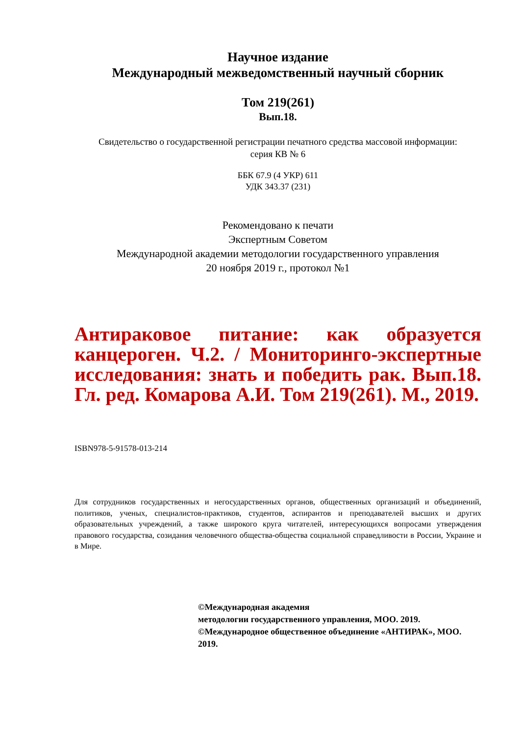Научное издание
Международный межведомственный научный сборник
Том 219(261)
Вып.18.
Свидетельство о государственной регистрации печатного средства массовой информации:
серия КВ № 6
ББК 67.9 (4 УКР) 611
УДК 343.37 (231)
Рекомендовано к печати
Экспертным Советом
Международной академии методологии государственного управления
20 ноября 2019 г., протокол №1
Антираковое питание: как образуется канцероген. Ч.2. / Мониторинго-экспертные исследования: знать и победить рак. Вып.18. Гл. ред. Комарова А.И. Том 219(261). М., 2019.
ISBN978-5-91578-013-214
Для сотрудников государственных и негосударственных органов, общественных организаций и объединений, политиков, ученых, специалистов-практиков, студентов, аспирантов и преподавателей высших и других образовательных учреждений, а также широкого круга читателей, интересующихся вопросами утверждения правового государства, созидания человечного общества-общества социальной справедливости в России, Украине и в Мире.
©Международная академия
методологии государственного управления, МОО. 2019.
©Международное общественное объединение «АНТИРАК», МОО. 2019.